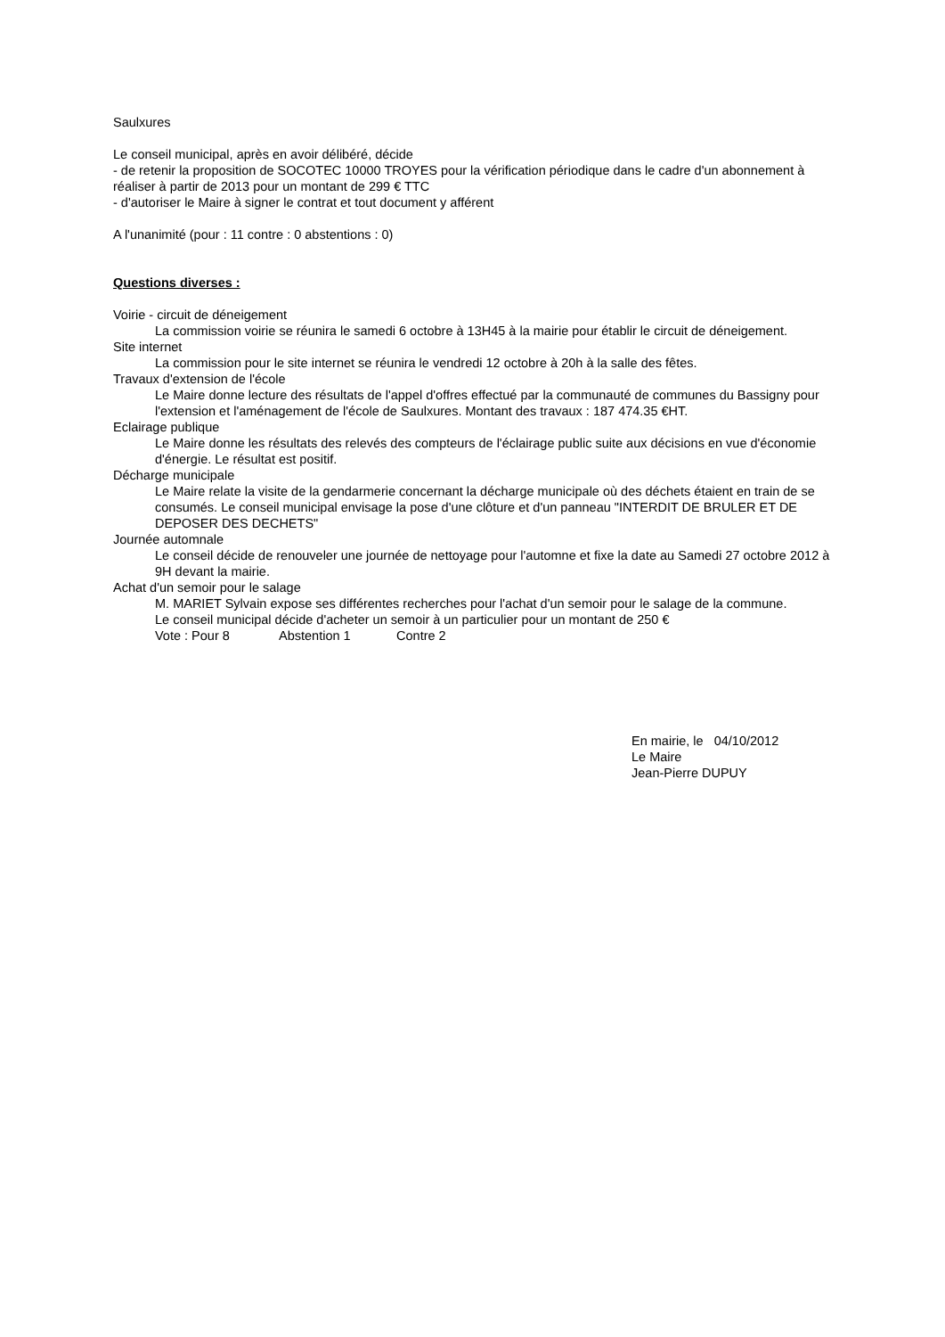Saulxures
Le conseil municipal, après en avoir délibéré, décide
- de retenir la proposition de SOCOTEC 10000 TROYES pour la vérification périodique dans le cadre d'un abonnement à réaliser à partir de 2013 pour un montant de 299 € TTC
- d'autoriser le Maire à signer le contrat et tout document y afférent
A l'unanimité (pour : 11 contre : 0 abstentions : 0)
Questions diverses :
Voirie - circuit de déneigement
La commission voirie se réunira le samedi 6 octobre à 13H45 à la mairie pour établir le circuit de déneigement.
Site internet
La commission pour le site internet se réunira le vendredi 12 octobre à 20h à la salle des fêtes.
Travaux d'extension de l'école
Le Maire donne lecture des résultats de l'appel d'offres effectué par la communauté de communes du Bassigny pour l'extension et l'aménagement de l'école de Saulxures. Montant des travaux : 187 474.35 €HT.
Eclairage publique
Le Maire donne les résultats des relevés des compteurs de l'éclairage public suite aux décisions en vue d'économie d'énergie. Le résultat est positif.
Décharge municipale
Le Maire relate la visite de la gendarmerie concernant la décharge municipale où des déchets étaient en train de se consumés. Le conseil municipal envisage la pose d'une clôture et d'un panneau "INTERDIT DE BRULER ET DE DEPOSER DES DECHETS"
Journée automnale
Le conseil décide de renouveler une journée de nettoyage pour l'automne et fixe la date au Samedi 27 octobre 2012 à 9H devant la mairie.
Achat d'un semoir pour le salage
M. MARIET Sylvain expose ses différentes recherches pour l'achat d'un semoir pour le salage de la commune.
Le conseil municipal décide d'acheter un semoir à un particulier pour un montant de 250 €
Vote : Pour 8 Abstention 1 Contre 2
En mairie, le 04/10/2012
Le Maire
Jean-Pierre DUPUY